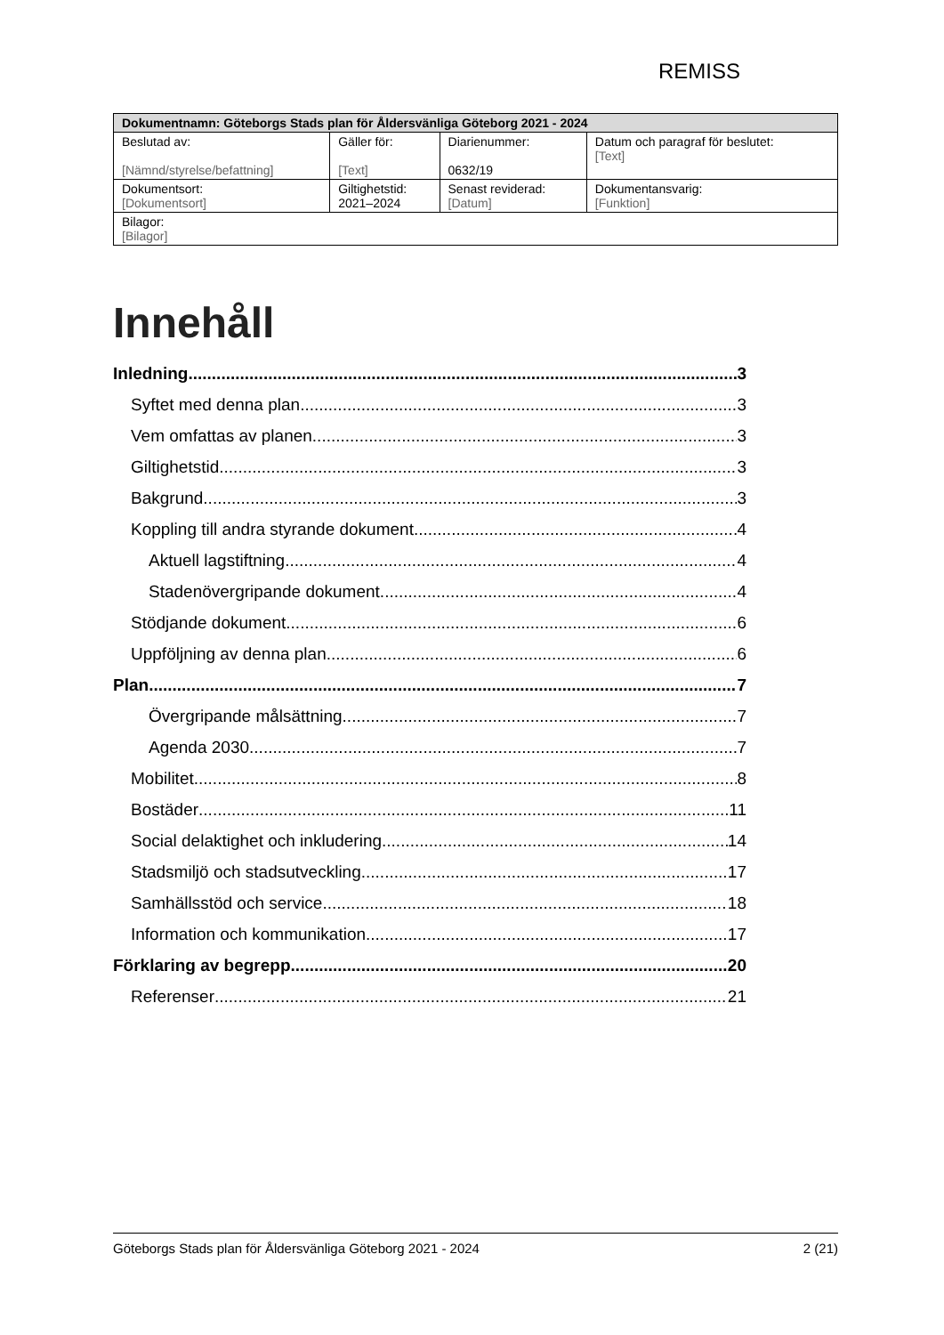REMISS
| Dokumentnamn: Göteborgs Stads plan för Åldersvänliga Göteborg 2021 - 2024 | | | |
| --- | --- | --- | --- |
| Beslutad av: [Nämnd/styrelse/befattning] | Gäller för: [Text] | Diarienummer: 0632/19 | Datum och paragraf för beslutet: [Text] |
| Dokumentsort: [Dokumentsort] | Giltighetstid: 2021–2024 | Senast reviderad: [Datum] | Dokumentansvarig: [Funktion] |
| Bilagor: [Bilagor] | | | |
Innehåll
Inledning 3
Syftet med denna plan 3
Vem omfattas av planen 3
Giltighetstid 3
Bakgrund 3
Koppling till andra styrande dokument 4
Aktuell lagstiftning 4
Stadenövergripande dokument. 4
Stödjande dokument 6
Uppföljning av denna plan 6
Plan 7
Övergripande målsättning 7
Agenda 2030 7
Mobilitet 8
Bostäder 11
Social delaktighet och inkludering 14
Stadsmiljö och stadsutveckling 17
Samhällsstöd och service 18
Information och kommunikation 17
Förklaring av begrepp 20
Referenser 21
Göteborgs Stads plan för Åldersvänliga Göteborg 2021 - 2024 2 (21)